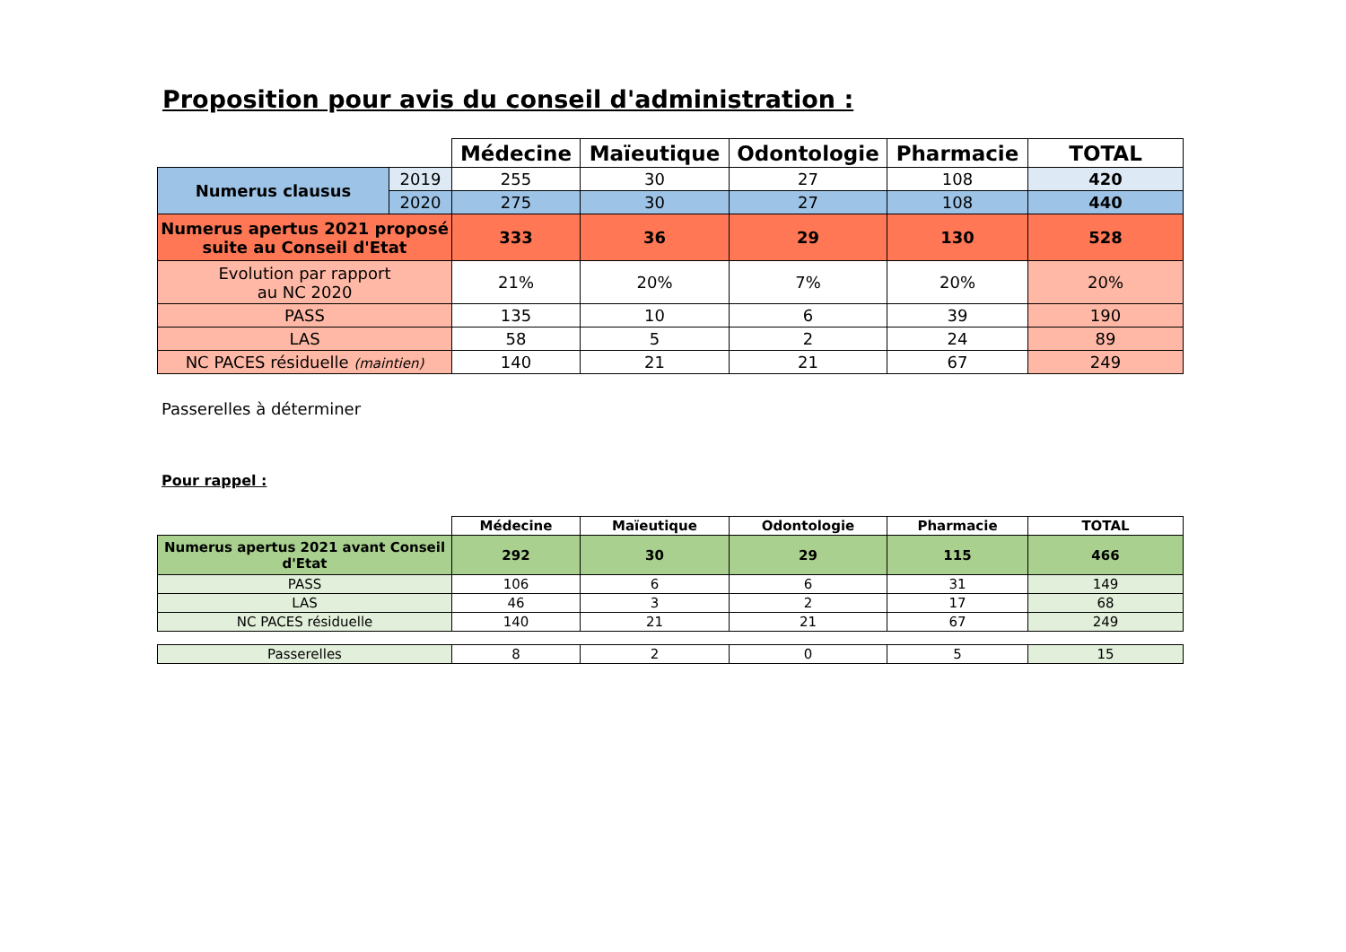Proposition pour avis du conseil d'administration :
| | | Médecine | Maïeutique | Odontologie | Pharmacie | TOTAL |
| --- | --- | --- | --- | --- | --- | --- |
| Numerus clausus | 2019 | 255 | 30 | 27 | 108 | 420 |
| | 2020 | 275 | 30 | 27 | 108 | 440 |
| Numerus apertus 2021 proposé suite au Conseil d'Etat | | 333 | 36 | 29 | 130 | 528 |
| Evolution par rapport au NC 2020 | | 21% | 20% | 7% | 20% | 20% |
| PASS | | 135 | 10 | 6 | 39 | 190 |
| LAS | | 58 | 5 | 2 | 24 | 89 |
| NC PACES résiduelle (maintien) | | 140 | 21 | 21 | 67 | 249 |
Passerelles à déterminer
Pour rappel :
| | Médecine | Maïeutique | Odontologie | Pharmacie | TOTAL |
| --- | --- | --- | --- | --- | --- |
| Numerus apertus 2021 avant Conseil d'Etat | 292 | 30 | 29 | 115 | 466 |
| PASS | 106 | 6 | 6 | 31 | 149 |
| LAS | 46 | 3 | 2 | 17 | 68 |
| NC PACES résiduelle | 140 | 21 | 21 | 67 | 249 |
| Passerelles | 8 | 2 | 0 | 5 | 15 |